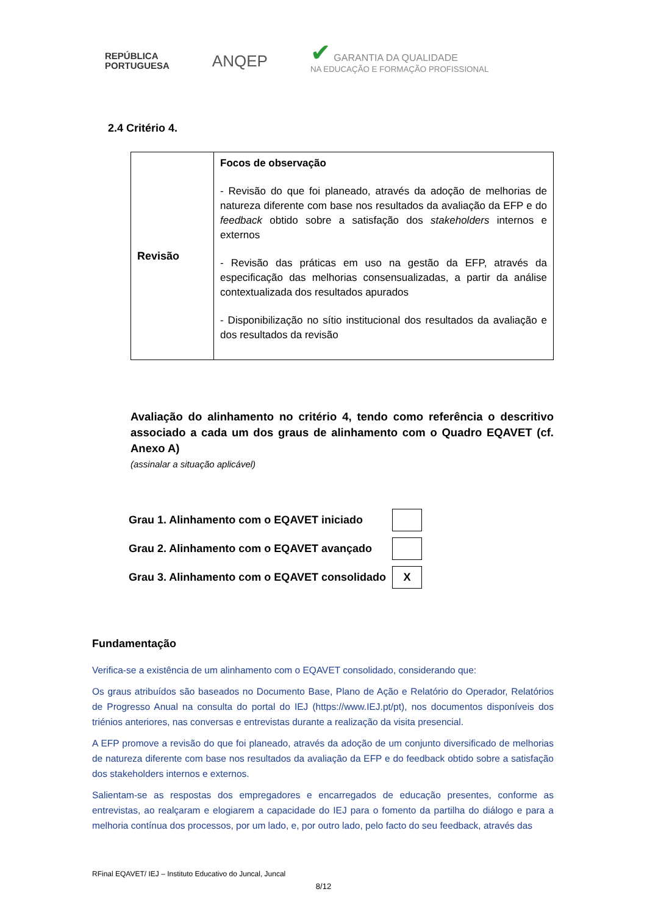REPÚBLICA
PORTUGUESA
ANQEP
✔ GARANTIA DA QUALIDADE
NA EDUCAÇÃO E FORMAÇÃO PROFISSIONAL
2.4 Critério 4.
| Revisão | Focos de observação - Revisão do que foi planeado, através da adoção de melhorias de natureza diferente com base nos resultados da avaliação da EFP e do feedback obtido sobre a satisfação dos stakeholders internos e externos - Revisão das práticas em uso na gestão da EFP, através da especificação das melhorias consensualizadas, a partir da análise contextualizada dos resultados apurados - Disponibilização no sítio institucional dos resultados da avaliação e dos resultados da revisão |
Avaliação do alinhamento no critério 4, tendo como referência o descritivo associado a cada um dos graus de alinhamento com o Quadro EQAVET (cf. Anexo A)
(assinalar a situação aplicável)
| Grau 1. Alinhamento com o EQAVET iniciado | |
| Grau 2. Alinhamento com o EQAVET avançado | |
| Grau 3. Alinhamento com o EQAVET consolidado | X |
Fundamentação
Verifica-se a existência de um alinhamento com o EQAVET consolidado, considerando que:
Os graus atribuídos são baseados no Documento Base, Plano de Ação e Relatório do Operador, Relatórios de Progresso Anual na consulta do portal do IEJ (https://www.IEJ.pt/pt), nos documentos disponíveis dos triénios anteriores, nas conversas e entrevistas durante a realização da visita presencial.
A EFP promove a revisão do que foi planeado, através da adoção de um conjunto diversificado de melhorias de natureza diferente com base nos resultados da avaliação da EFP e do feedback obtido sobre a satisfação dos stakeholders internos e externos.
Salientam-se as respostas dos empregadores e encarregados de educação presentes, conforme as entrevistas, ao realçaram e elogiarem a capacidade do IEJ para o fomento da partilha do diálogo e para a melhoria contínua dos processos, por um lado, e, por outro lado, pelo facto do seu feedback, através das
RFinal EQAVET/ IEJ – Instituto Educativo do Juncal, Juncal
8/12